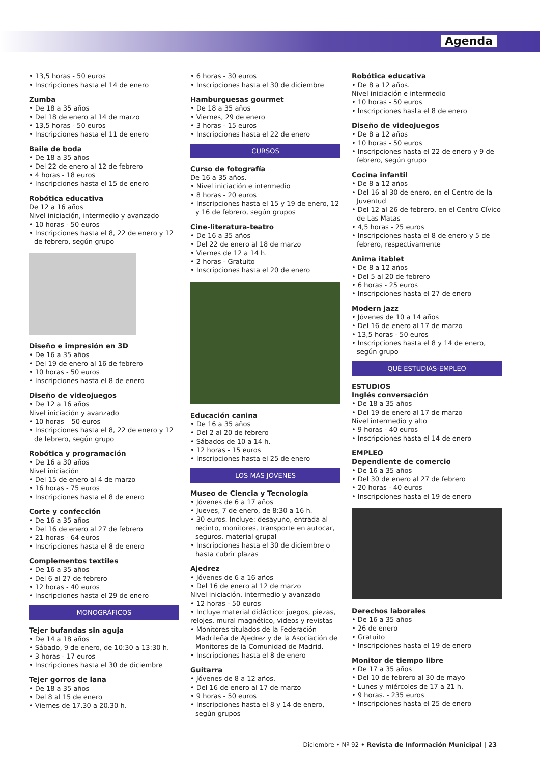Agenda
• 13,5 horas - 50 euros
• Inscripciones hasta el 14 de enero
Zumba
• De 18 a 35 años
• Del 18 de enero al 14 de marzo
• 13,5 horas - 50 euros
• Inscripciones hasta el 11 de enero
Baile de boda
• De 18 a 35 años
• Del 22 de enero al 12 de febrero
• 4 horas - 18 euros
• Inscripciones hasta el 15 de enero
Robótica educativa
De 12 a 16 años
Nivel iniciación, intermedio y avanzado
• 10 horas - 50 euros
• Inscripciones hasta el 8, 22 de enero y 12 de febrero, según grupo
Diseño e impresión en 3D
• De 16 a 35 años
• Del 19 de enero al 16 de febrero
• 10 horas - 50 euros
• Inscripciones hasta el 8 de enero
Diseño de videojuegos
• De 12 a 16 años
Nivel iniciación y avanzado
• 10 horas – 50 euros
• Inscripciones hasta el 8, 22 de enero y 12 de febrero, según grupo
Robótica y programación
• De 16 a 30 años
Nivel iniciación
• Del 15 de enero al 4 de marzo
• 16 horas - 75 euros
• Inscripciones hasta el 8 de enero
Corte y confección
• De 16 a 35 años
• Del 16 de enero al 27 de febrero
• 21 horas - 64 euros
• Inscripciones hasta el 8 de enero
Complementos textiles
• De 16 a 35 años
• Del 6 al 27 de febrero
• 12 horas - 40 euros
• Inscripciones hasta el 29 de enero
MONOGRÁFICOS
Tejer bufandas sin aguja
• De 14 a 18 años
• Sábado, 9 de enero, de 10:30 a 13:30 h.
• 3 horas - 17 euros
• Inscripciones hasta el 30 de diciembre
Tejer gorros de lana
• De 18 a 35 años
• Del 8 al 15 de enero
• Viernes de 17.30 a 20.30 h.
• 6 horas - 30 euros
• Inscripciones hasta el 30 de diciembre
Hamburguesas gourmet
• De 18 a 35 años
• Viernes, 29 de enero
• 3 horas - 15 euros
• Inscripciones hasta el 22 de enero
CURSOS
Curso de fotografía
De 16 a 35 años.
• Nivel iniciación e intermedio
• 8 horas - 20 euros
• Inscripciones hasta el 15 y 19 de enero, 12 y 16 de febrero, según grupos
Cine-literatura-teatro
• De 16 a 35 años
• Del 22 de enero al 18 de marzo
• Viernes de 12 a 14 h.
• 2 horas - Gratuito
• Inscripciones hasta el 20 de enero
Educación canina
• De 16 a 35 años
• Del 2 al 20 de febrero
• Sábados de 10 a 14 h.
• 12 horas - 15 euros
• Inscripciones hasta el 25 de enero
LOS MÁS JÓVENES
Museo de Ciencia y Tecnología
• Jóvenes de 6 a 17 años
• Jueves, 7 de enero, de 8:30 a 16 h.
• 30 euros. Incluye: desayuno, entrada al recinto, monitores, transporte en autocar, seguros, material grupal
• Inscripciones hasta el 30 de diciembre o hasta cubrir plazas
Ajedrez
• Jóvenes de 6 a 16 años
• Del 16 de enero al 12 de marzo
Nivel iniciación, intermedio y avanzado
• 12 horas - 50 euros
• Incluye material didáctico: juegos, piezas, relojes, mural magnético, videos y revistas
• Monitores titulados de la Federación Madrileña de Ajedrez y de la Asociación de Monitores de la Comunidad de Madrid.
• Inscripciones hasta el 8 de enero
Guitarra
• Jóvenes de 8 a 12 años.
• Del 16 de enero al 17 de marzo
• 9 horas - 50 euros
• Inscripciones hasta el 8 y 14 de enero, según grupos
Robótica educativa
• De 8 a 12 años.
Nivel iniciación e intermedio
• 10 horas - 50 euros
• Inscripciones hasta el 8 de enero
Diseño de videojuegos
• De 8 a 12 años
• 10 horas - 50 euros
• Inscripciones hasta el 22 de enero y 9 de febrero, según grupo
Cocina infantil
• De 8 a 12 años
• Del 16 al 30 de enero, en el Centro de la Juventud
• Del 12 al 26 de febrero, en el Centro Cívico de Las Matas
• 4,5 horas - 25 euros
• Inscripciones hasta el 8 de enero y 5 de febrero, respectivamente
Anima itablet
• De 8 a 12 años
• Del 5 al 20 de febrero
• 6 horas - 25 euros
• Inscripciones hasta el 27 de enero
Modern jazz
• Jóvenes de 10 a 14 años
• Del 16 de enero al 17 de marzo
• 13,5 horas - 50 euros
• Inscripciones hasta el 8 y 14 de enero, según grupo
QUÉ ESTUDIAS-EMPLEO
ESTUDIOS
Inglés conversación
• De 18 a 35 años
• Del 19 de enero al 17 de marzo
Nivel intermedio y alto
• 9 horas - 40 euros
• Inscripciones hasta el 14 de enero
EMPLEO
Dependiente de comercio
• De 16 a 35 años
• Del 30 de enero al 27 de febrero
• 20 horas - 40 euros
• Inscripciones hasta el 19 de enero
Derechos laborales
• De 16 a 35 años
• 26 de enero
• Gratuito
• Inscripciones hasta el 19 de enero
Monitor de tiempo libre
• De 17 a 35 años
• Del 10 de febrero al 30 de mayo
• Lunes y miércoles de 17 a 21 h.
• 9 horas. - 235 euros
• Inscripciones hasta el 25 de enero
Diciembre • Nº 92 • Revista de Información Municipal | 23